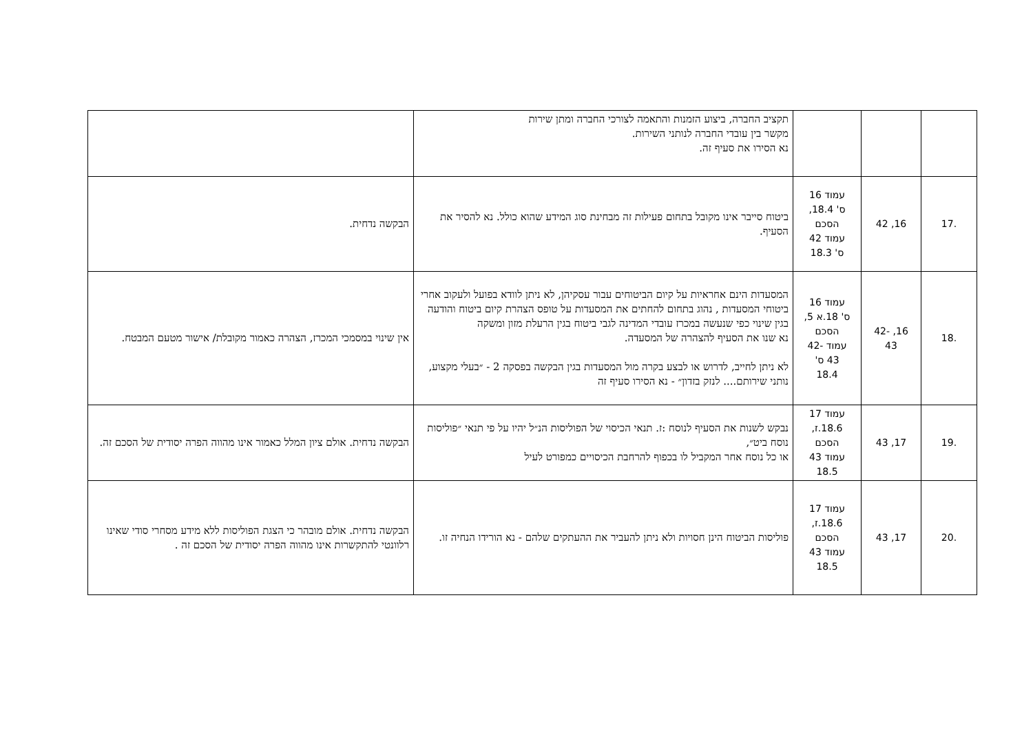| | | | תקציב החברה, ביצוע הזמנות והתאמה לצורכי החברה ומתן שירות מקשר בין עובדי החברה לנותני השירות. נא הסירו את סעיף זה. | |
| .17 | 16, 42 | עמוד 16 ס' 18.4, הסכם עמוד 42 ס' 18.3 | ביטוח סייבר אינו מקובל בתחום פעילות זה מבחינת סוג המידע שהוא כולל. נא להסיר את הסעיף. | הבקשה נדחית. |
| .18 | 16, -42 43 | עמוד 16 ס' 18.א 5, הסכם עמוד -42 43 ס' 18.4 | המסעדות הינם אחראיות על קיום הביטוחים עבור עסקיהן, לא ניתן לוודא בפועל ולעקוב אחרי ביטוחי המסעדות , נהוג בתחום להחתים את המסעדות על טופס הצהרת קיום ביטוח והודעה בגין שינוי כפי שנעשה במכרז עובדי המדינה לגבי ביטוח בגין הרעלת מזון ומשקה נא שנו את הסעיף להצהרה של המסעדה. לא ניתן לחייב, לדרוש או לבצע בקרה מול המסעדות בגין הבקשה בפסקה 2 - ״בעלי מקצוע, נותני שירותם.... לנזק בזדון״ - נא הסירו סעיף זה | אין שינוי במסמכי המכרז, הצהרה כאמור מקובלת/ אישור מטעם המבטח. |
| .19 | 17, 43 | עמוד 17 18.6.ז, הסכם עמוד 43 18.5 | נבקש לשנות את הסעיף לנוסח :ז. תנאי הכיסוי של הפוליסות הנ״ל יהיו על פי תנאי ״פוליסות נוסח ביט״, או כל נוסח אחר המקביל לו בכפוף להרחבת הכיסויים כמפורט לעיל | הבקשה נדחית. אולם ציון המלל כאמור אינו מהווה הפרה יסודית של הסכם זה. |
| .20 | 17, 43 | עמוד 17 18.6.ז, הסכם עמוד 43 18.5 | פוליסות הביטוח הינן חסויות ולא ניתן להעביר את ההעתקים שלהם - נא הורידו הנחיה זו. | הבקשה נדחית. אולם מובהר כי הצגת הפוליסות ללא מידע מסחרי סודי שאינו רלוונטי להתקשרות אינו מהווה הפרה יסודית של הסכם זה . |